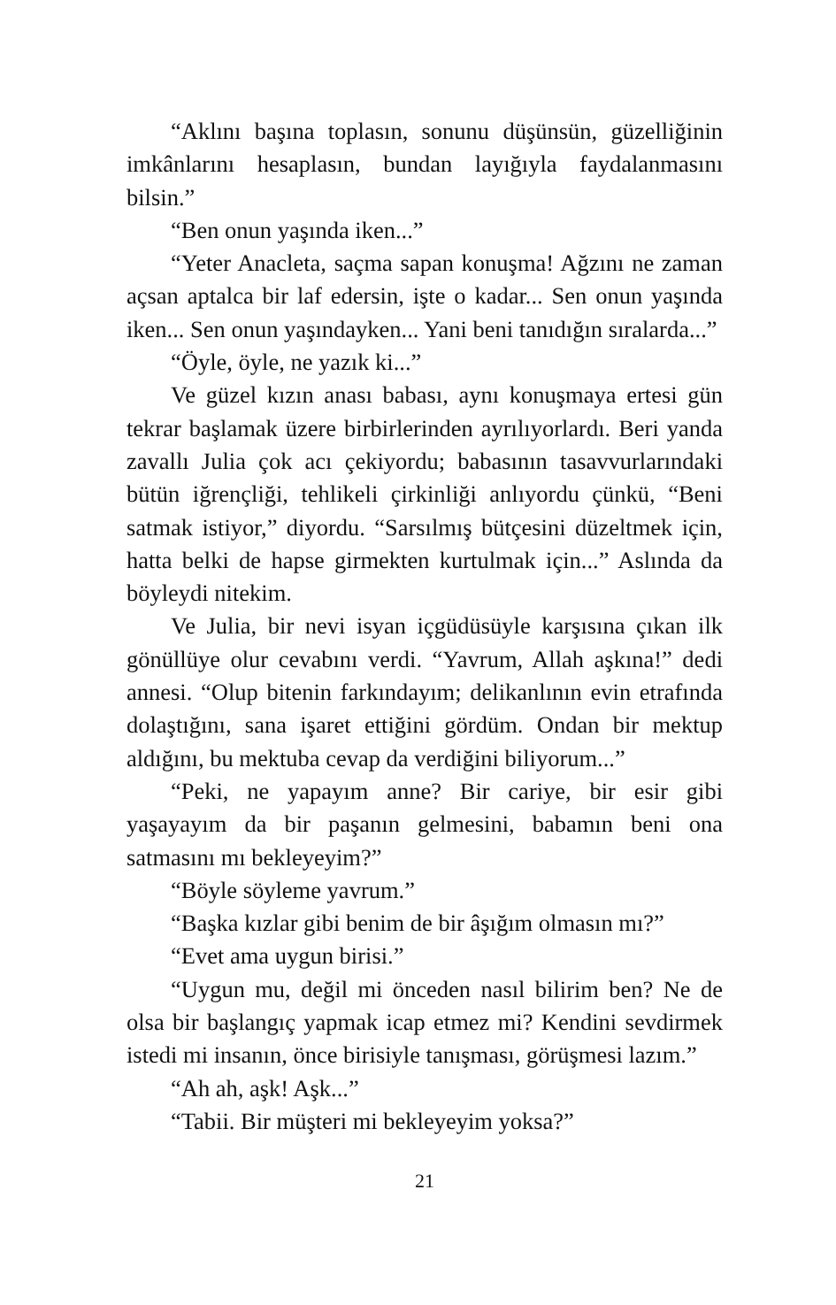“Aklını başına toplasın, sonunu düşünsün, güzelliğinin imkânlarını hesaplasın, bundan layığıyla faydalanmasını bilsin.”
“Ben onun yaşında iken...”
“Yeter Anacleta, saçma sapan konuşma! Ağzını ne zaman açsan aptalca bir laf edersin, işte o kadar... Sen onun yaşında iken... Sen onun yaşındayken... Yani beni tanıdığın sıralarda...”
“Öyle, öyle, ne yazık ki...”
Ve güzel kızın anası babası, aynı konuşmaya ertesi gün tekrar başlamak üzere birbirlerinden ayrılıyorlardı. Beri yanda zavallı Julia çok acı çekiyordu; babasının tasavvurlarındaki bütün iğrençliği, tehlikeli çirkinliği anlıyordu çünkü, “Beni satmak istiyor,” diyordu. “Sarsılmış bütçesini düzeltmek için, hatta belki de hapse girmekten kurtulmak için...” Aslında da böyleydi nitekim.
Ve Julia, bir nevi isyan içgüdüsüyle karşısına çıkan ilk gönüllüye olur cevabını verdi. “Yavrum, Allah aşkına!” dedi annesi. “Olup bitenin farkındayım; delikanlının evin etrafında dolaştığını, sana işaret ettiğini gördüm. Ondan bir mektup aldığını, bu mektuba cevap da verdiğini biliyorum...”
“Peki, ne yapayım anne? Bir cariye, bir esir gibi yaşayayım da bir paşanın gelmesini, babamın beni ona satmasını mı bekleyeyim?”
“Böyle söyleme yavrum.”
“Başka kızlar gibi benim de bir âşığım olmasın mı?”
“Evet ama uygun birisi.”
“Uygun mu, değil mi önceden nasıl bilirim ben? Ne de olsa bir başlangıç yapmak icap etmez mi? Kendini sevdirmek istedi mi insanın, önce birisiyle tanışması, görüşmesi lazım.”
“Ah ah, aşk! Aşk...”
“Tabii. Bir müşteri mi bekleyeyim yoksa?”
21